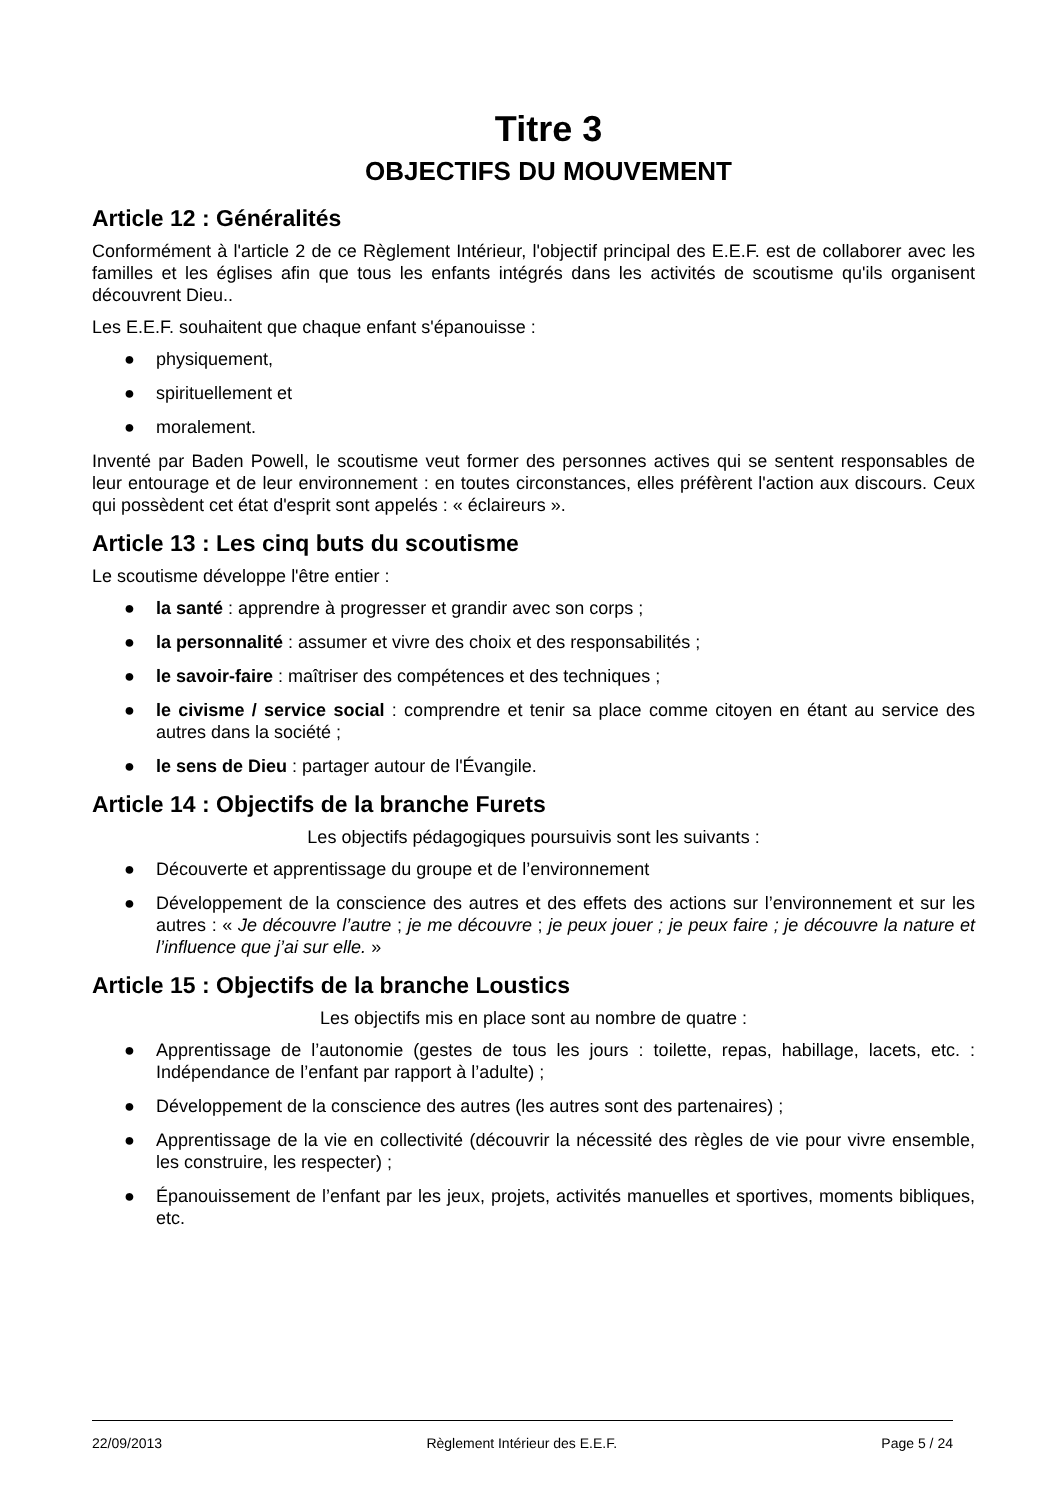Titre 3
OBJECTIFS DU MOUVEMENT
Article 12 : Généralités
Conformément à l'article 2 de ce Règlement Intérieur, l'objectif principal des E.E.F. est de collaborer avec les familles et les églises afin que tous les enfants intégrés dans les activités de scoutisme qu'ils organisent découvrent Dieu..
Les E.E.F. souhaitent que chaque enfant s'épanouisse :
● physiquement,
● spirituellement et
● moralement.
Inventé par Baden Powell, le scoutisme veut former des personnes actives qui se sentent responsables de leur entourage et de leur environnement : en toutes circonstances, elles préfèrent l'action aux discours. Ceux qui possèdent cet état d'esprit sont appelés : « éclaireurs ».
Article 13 : Les cinq buts du scoutisme
Le scoutisme développe l'être entier :
● la santé : apprendre à progresser et grandir avec son corps ;
● la personnalité : assumer et vivre des choix et des responsabilités ;
● le savoir-faire : maîtriser des compétences et des techniques ;
● le civisme / service social : comprendre et tenir sa place comme citoyen en étant au service des autres dans la société ;
● le sens de Dieu : partager autour de l'Évangile.
Article 14 : Objectifs de la branche Furets
Les objectifs pédagogiques poursuivis sont les suivants :
● Découverte et apprentissage du groupe et de l’environnement
● Développement de la conscience des autres et des effets des actions sur l’environnement et sur les autres : « Je découvre l’autre ; je me découvre ; je peux jouer ; je peux faire ; je découvre la nature et l’influence que j’ai sur elle. »
Article 15 : Objectifs de la branche Loustics
Les objectifs mis en place sont au nombre de quatre :
● Apprentissage de l’autonomie (gestes de tous les jours : toilette, repas, habillage, lacets, etc. : Indépendance de l’enfant par rapport à l’adulte) ;
● Développement de la conscience des autres (les autres sont des partenaires) ;
● Apprentissage de la vie en collectivité (découvrir la nécessité des règles de vie pour vivre ensemble, les construire, les respecter) ;
● Épanouissement de l’enfant par les jeux, projets, activités manuelles et sportives, moments bibliques, etc.
22/09/2013 Règlement Intérieur des E.E.F. Page 5 / 24